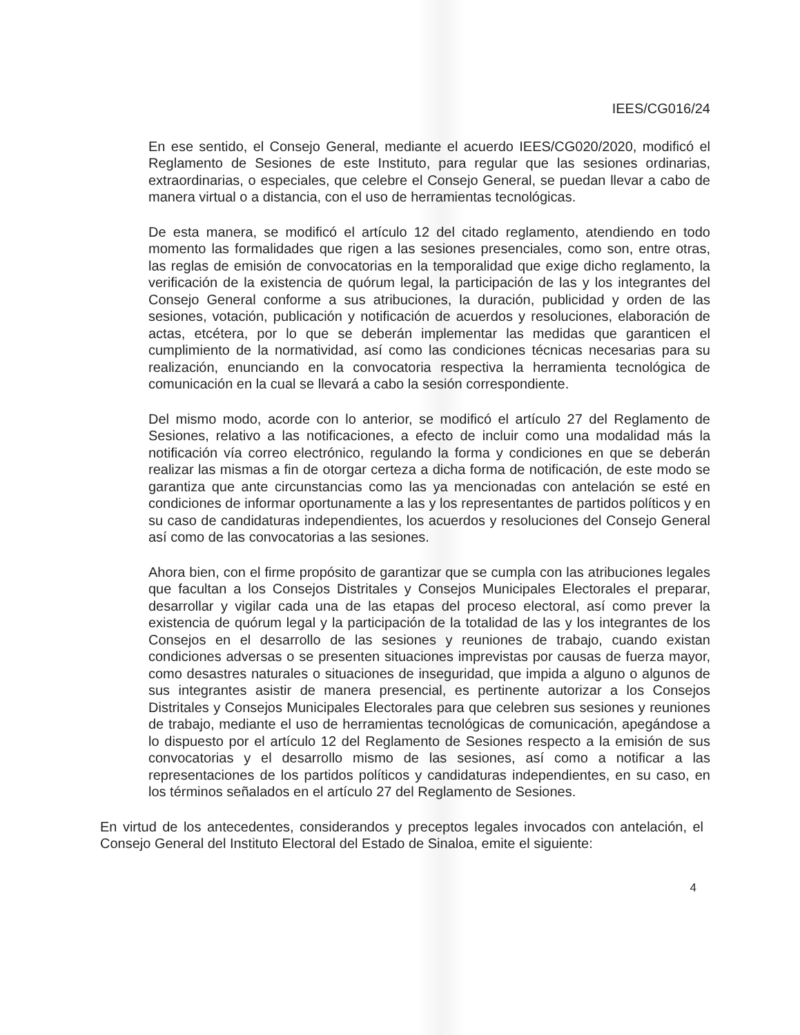IEES/CG016/24
En ese sentido, el Consejo General, mediante el acuerdo IEES/CG020/2020, modificó el Reglamento de Sesiones de este Instituto, para regular que las sesiones ordinarias, extraordinarias, o especiales, que celebre el Consejo General, se puedan llevar a cabo de manera virtual o a distancia, con el uso de herramientas tecnológicas.
De esta manera, se modificó el artículo 12 del citado reglamento, atendiendo en todo momento las formalidades que rigen a las sesiones presenciales, como son, entre otras, las reglas de emisión de convocatorias en la temporalidad que exige dicho reglamento, la verificación de la existencia de quórum legal, la participación de las y los integrantes del Consejo General conforme a sus atribuciones, la duración, publicidad y orden de las sesiones, votación, publicación y notificación de acuerdos y resoluciones, elaboración de actas, etcétera, por lo que se deberán implementar las medidas que garanticen el cumplimiento de la normatividad, así como las condiciones técnicas necesarias para su realización, enunciando en la convocatoria respectiva la herramienta tecnológica de comunicación en la cual se llevará a cabo la sesión correspondiente.
Del mismo modo, acorde con lo anterior, se modificó el artículo 27 del Reglamento de Sesiones, relativo a las notificaciones, a efecto de incluir como una modalidad más la notificación vía correo electrónico, regulando la forma y condiciones en que se deberán realizar las mismas a fin de otorgar certeza a dicha forma de notificación, de este modo se garantiza que ante circunstancias como las ya mencionadas con antelación se esté en condiciones de informar oportunamente a las y los representantes de partidos políticos y en su caso de candidaturas independientes, los acuerdos y resoluciones del Consejo General así como de las convocatorias a las sesiones.
Ahora bien, con el firme propósito de garantizar que se cumpla con las atribuciones legales que facultan a los Consejos Distritales y Consejos Municipales Electorales el preparar, desarrollar y vigilar cada una de las etapas del proceso electoral, así como prever la existencia de quórum legal y la participación de la totalidad de las y los integrantes de los Consejos en el desarrollo de las sesiones y reuniones de trabajo, cuando existan condiciones adversas o se presenten situaciones imprevistas por causas de fuerza mayor, como desastres naturales o situaciones de inseguridad, que impida a alguno o algunos de sus integrantes asistir de manera presencial, es pertinente autorizar a los Consejos Distritales y Consejos Municipales Electorales para que celebren sus sesiones y reuniones de trabajo, mediante el uso de herramientas tecnológicas de comunicación, apegándose a lo dispuesto por el artículo 12 del Reglamento de Sesiones respecto a la emisión de sus convocatorias y el desarrollo mismo de las sesiones, así como a notificar a las representaciones de los partidos políticos y candidaturas independientes, en su caso, en los términos señalados en el artículo 27 del Reglamento de Sesiones.
En virtud de los antecedentes, considerandos y preceptos legales invocados con antelación, el Consejo General del Instituto Electoral del Estado de Sinaloa, emite el siguiente:
4